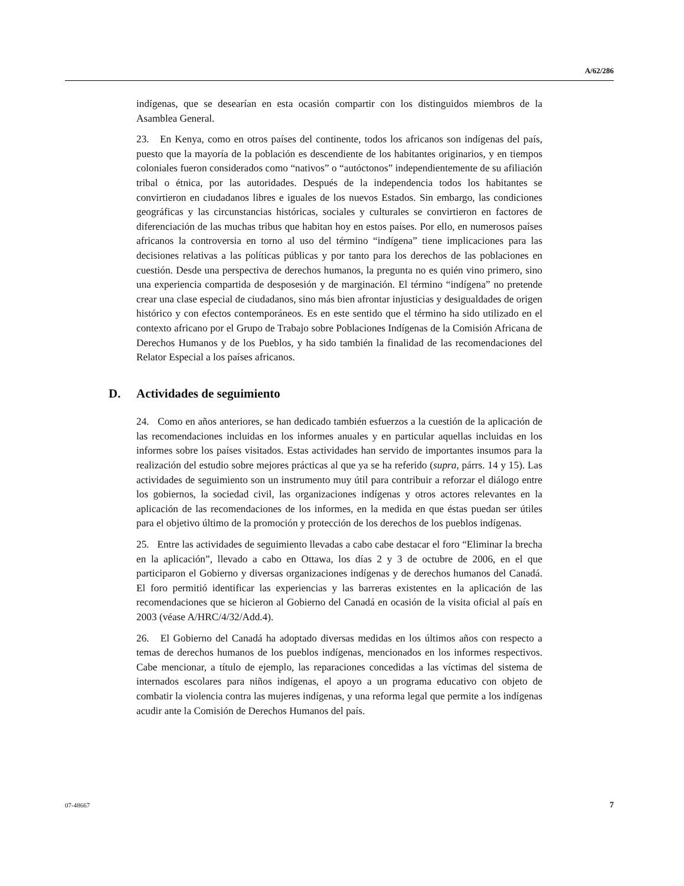A/62/286
indígenas, que se desearían en esta ocasión compartir con los distinguidos miembros de la Asamblea General.
23. En Kenya, como en otros países del continente, todos los africanos son indígenas del país, puesto que la mayoría de la población es descendiente de los habitantes originarios, y en tiempos coloniales fueron considerados como “nativos” o “autóctonos” independientemente de su afiliación tribal o étnica, por las autoridades. Después de la independencia todos los habitantes se convirtieron en ciudadanos libres e iguales de los nuevos Estados. Sin embargo, las condiciones geográficas y las circunstancias históricas, sociales y culturales se convirtieron en factores de diferenciación de las muchas tribus que habitan hoy en estos países. Por ello, en numerosos países africanos la controversia en torno al uso del término “indígena” tiene implicaciones para las decisiones relativas a las políticas públicas y por tanto para los derechos de las poblaciones en cuestión. Desde una perspectiva de derechos humanos, la pregunta no es quién vino primero, sino una experiencia compartida de desposesión y de marginación. El término “indígena” no pretende crear una clase especial de ciudadanos, sino más bien afrontar injusticias y desigualdades de origen histórico y con efectos contemporáneos. Es en este sentido que el término ha sido utilizado en el contexto africano por el Grupo de Trabajo sobre Poblaciones Indígenas de la Comisión Africana de Derechos Humanos y de los Pueblos, y ha sido también la finalidad de las recomendaciones del Relator Especial a los países africanos.
D. Actividades de seguimiento
24. Como en años anteriores, se han dedicado también esfuerzos a la cuestión de la aplicación de las recomendaciones incluidas en los informes anuales y en particular aquellas incluidas en los informes sobre los países visitados. Estas actividades han servido de importantes insumos para la realización del estudio sobre mejores prácticas al que ya se ha referido (supra, párrs. 14 y 15). Las actividades de seguimiento son un instrumento muy útil para contribuir a reforzar el diálogo entre los gobiernos, la sociedad civil, las organizaciones indígenas y otros actores relevantes en la aplicación de las recomendaciones de los informes, en la medida en que éstas puedan ser útiles para el objetivo último de la promoción y protección de los derechos de los pueblos indígenas.
25. Entre las actividades de seguimiento llevadas a cabo cabe destacar el foro “Eliminar la brecha en la aplicación”, llevado a cabo en Ottawa, los días 2 y 3 de octubre de 2006, en el que participaron el Gobierno y diversas organizaciones indígenas y de derechos humanos del Canadá. El foro permitió identificar las experiencias y las barreras existentes en la aplicación de las recomendaciones que se hicieron al Gobierno del Canadá en ocasión de la visita oficial al país en 2003 (véase A/HRC/4/32/Add.4).
26. El Gobierno del Canadá ha adoptado diversas medidas en los últimos años con respecto a temas de derechos humanos de los pueblos indígenas, mencionados en los informes respectivos. Cabe mencionar, a título de ejemplo, las reparaciones concedidas a las víctimas del sistema de internados escolares para niños indígenas, el apoyo a un programa educativo con objeto de combatir la violencia contra las mujeres indígenas, y una reforma legal que permite a los indígenas acudir ante la Comisión de Derechos Humanos del país.
07-48667 7